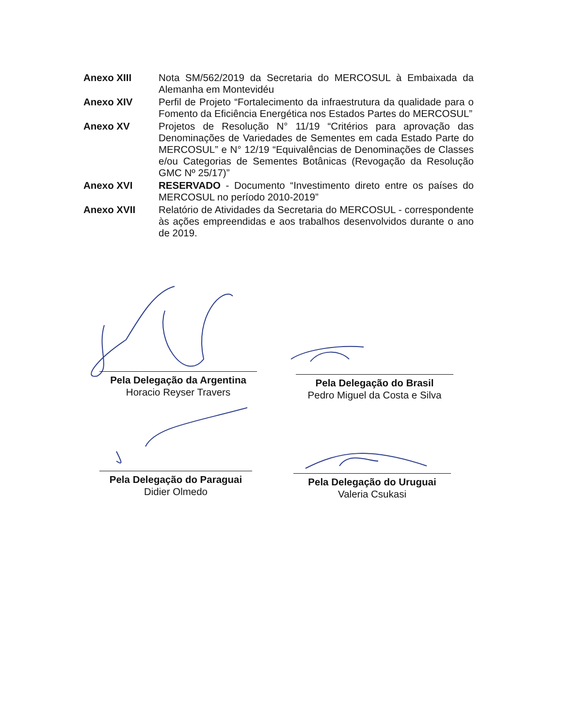Anexo XIII Nota SM/562/2019 da Secretaria do MERCOSUL à Embaixada da Alemanha em Montevidéu
Anexo XIV Perfil de Projeto “Fortalecimento da infraestrutura da qualidade para o Fomento da Eficiência Energética nos Estados Partes do MERCOSUL”
Anexo XV Projetos de Resolução N° 11/19 “Critérios para aprovação das Denominações de Variedades de Sementes em cada Estado Parte do MERCOSUL” e N° 12/19 “Equivalências de Denominações de Classes e/ou Categorias de Sementes Botânicas (Revogação da Resolução GMC Nº 25/17)”
Anexo XVI RESERVADO - Documento “Investimento direto entre os países do MERCOSUL no período 2010-2019”
Anexo XVII Relatório de Atividades da Secretaria do MERCOSUL - correspondente às ações empreendidas e aos trabalhos desenvolvidos durante o ano de 2019.
Pela Delegação da Argentina
Horacio Reyser Travers
Pela Delegação do Brasil
Pedro Miguel da Costa e Silva
Pela Delegação do Paraguai
Didier Olmedo
Pela Delegação do Uruguai
Valeria Csukasi